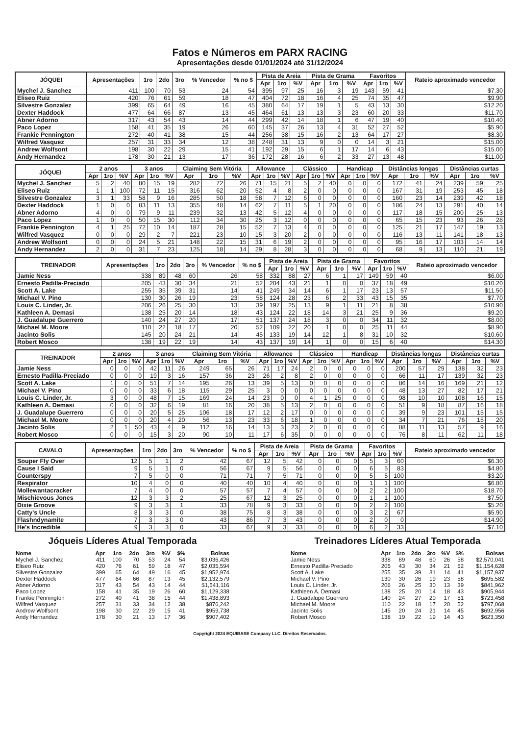Fatos e Números em PARX RACING
Apresentações desde 01/01/2024 até 31/12/2024
| JÓQUEI | Apresentações | 1ro | 2do | 3ro | % Vencedor | % no $ | Pista de Areia | | | Pista de Grama | | | Favoritos | | | Rateio aproximado vencedor |
| --- | --- | --- | --- | --- | --- | --- | --- | --- | --- | --- | --- | --- | --- | --- | --- | --- |
| | | | | | | | Apr | 1ro | %V | Apr | 1ro | %V | Apr | 1ro | %V | |
| Mychel J. Sanchez | 411 | 100 | 70 | 53 | 24 | 54 | 395 | 97 | 25 | 16 | 3 | 19 | 143 | 59 | 41 | $7.30 |
| Eliseo Ruiz | 420 | 76 | 61 | 59 | 18 | 47 | 404 | 72 | 18 | 16 | 4 | 25 | 74 | 35 | 47 | $9.90 |
| Silvestre Gonzalez | 399 | 65 | 64 | 49 | 16 | 45 | 380 | 64 | 17 | 19 | 1 | 5 | 43 | 13 | 30 | $12.20 |
| Dexter Haddock | 477 | 64 | 66 | 87 | 13 | 45 | 464 | 61 | 13 | 13 | 3 | 23 | 60 | 20 | 33 | $11.70 |
| Abner Adorno | 317 | 43 | 54 | 43 | 14 | 44 | 299 | 42 | 14 | 18 | 1 | 6 | 47 | 19 | 40 | $10.40 |
| Paco Lopez | 158 | 41 | 35 | 19 | 26 | 60 | 145 | 37 | 26 | 13 | 4 | 31 | 52 | 27 | 52 | $5.90 |
| Frankie Pennington | 272 | 40 | 41 | 38 | 15 | 44 | 256 | 38 | 15 | 16 | 2 | 13 | 64 | 17 | 27 | $8.30 |
| Wilfred Vasquez | 257 | 31 | 33 | 34 | 12 | 38 | 248 | 31 | 13 | 9 | 0 | 0 | 14 | 3 | 21 | $15.00 |
| Andrew Wolfsont | 198 | 30 | 22 | 29 | 15 | 41 | 192 | 29 | 15 | 6 | 1 | 17 | 14 | 6 | 43 | $15.00 |
| Andy Hernandez | 178 | 30 | 21 | 13 | 17 | 36 | 172 | 28 | 16 | 6 | 2 | 33 | 27 | 13 | 48 | $11.00 |
| JÓQUEI | 2 anos | | | 3 anos | | | Claiming Sem Vitória | | | Allowance | | | Clássico | | | Handicap | | | Distâncias longas | | | Distâncias curtas | | |
| --- | --- | --- | --- | --- | --- | --- | --- | --- | --- | --- | --- | --- | --- | --- | --- | --- | --- | --- | --- | --- | --- | --- | --- | --- |
| | Apr | 1ro | %V | Apr | 1ro | %V | Apr | 1ro | %V | Apr | 1ro | %V | Apr | 1ro | %V | Apr | 1ro | %V | Apr | 1ro | %V | Apr | 1ro | %V |
| Mychel J. Sanchez | 5 | 2 | 40 | 80 | 15 | 19 | 282 | 72 | 26 | 71 | 15 | 21 | 5 | 2 | 40 | 0 | 0 | 0 | 172 | 41 | 24 | 239 | 59 | 25 |
| Eliseo Ruiz | 1 | 1 | 100 | 72 | 11 | 15 | 316 | 62 | 20 | 52 | 4 | 8 | 2 | 0 | 0 | 0 | 0 | 0 | 167 | 31 | 19 | 253 | 45 | 18 |
| Silvestre Gonzalez | 3 | 1 | 33 | 58 | 9 | 16 | 285 | 50 | 18 | 58 | 7 | 12 | 6 | 0 | 0 | 0 | 0 | 0 | 160 | 23 | 14 | 239 | 42 | 18 |
| Dexter Haddock | 1 | 0 | 0 | 83 | 11 | 13 | 355 | 48 | 14 | 62 | 7 | 11 | 5 | 1 | 20 | 0 | 0 | 0 | 186 | 24 | 13 | 291 | 40 | 14 |
| Abner Adorno | 4 | 0 | 0 | 79 | 9 | 11 | 239 | 32 | 13 | 42 | 5 | 12 | 4 | 0 | 0 | 0 | 0 | 0 | 117 | 18 | 15 | 200 | 25 | 13 |
| Paco Lopez | 1 | 0 | 0 | 50 | 15 | 30 | 112 | 34 | 30 | 25 | 3 | 12 | 0 | 0 | 0 | 0 | 0 | 0 | 65 | 15 | 23 | 93 | 26 | 28 |
| Frankie Pennington | 4 | 1 | 25 | 72 | 10 | 14 | 187 | 28 | 15 | 52 | 7 | 13 | 4 | 0 | 0 | 0 | 0 | 0 | 125 | 21 | 17 | 147 | 19 | 13 |
| Wilfred Vasquez | 0 | 0 | 0 | 29 | 2 | 7 | 221 | 23 | 10 | 15 | 3 | 20 | 2 | 0 | 0 | 0 | 0 | 0 | 116 | 13 | 11 | 141 | 18 | 13 |
| Andrew Wolfsont | 0 | 0 | 0 | 24 | 5 | 21 | 148 | 22 | 15 | 31 | 6 | 19 | 2 | 0 | 0 | 0 | 0 | 0 | 95 | 16 | 17 | 103 | 14 | 14 |
| Andy Hernandez | 2 | 0 | 0 | 31 | 7 | 23 | 125 | 18 | 14 | 29 | 8 | 28 | 3 | 0 | 0 | 0 | 0 | 0 | 68 | 9 | 13 | 110 | 21 | 19 |
| TREINADOR | Apresentações | 1ro | 2do | 3ro | % Vencedor | % no $ | Pista de Areia | | | Pista de Grama | | | Favoritos | | | Rateio aproximado vencedor |
| --- | --- | --- | --- | --- | --- | --- | --- | --- | --- | --- | --- | --- | --- | --- | --- | --- |
| | | | | | | | Apr | 1ro | %V | Apr | 1ro | %V | Apr | 1ro | %V | |
| Jamie Ness | 338 | 89 | 48 | 60 | 26 | 58 | 332 | 88 | 27 | 6 | 1 | 17 | 149 | 59 | 40 | $6.00 |
| Ernesto Padilla-Preciado | 205 | 43 | 30 | 34 | 21 | 52 | 204 | 43 | 21 | 1 | 0 | 0 | 37 | 18 | 49 | $10.20 |
| Scott A. Lake | 255 | 35 | 39 | 31 | 14 | 41 | 249 | 34 | 14 | 6 | 1 | 17 | 23 | 13 | 57 | $11.50 |
| Michael V. Pino | 130 | 30 | 26 | 19 | 23 | 58 | 124 | 28 | 23 | 6 | 2 | 33 | 43 | 15 | 35 | $7.70 |
| Louis C. Linder, Jr. | 206 | 26 | 25 | 30 | 13 | 39 | 197 | 25 | 13 | 9 | 1 | 11 | 21 | 8 | 38 | $10.90 |
| Kathleen A. Demasi | 138 | 25 | 20 | 14 | 18 | 43 | 124 | 22 | 18 | 14 | 3 | 21 | 25 | 9 | 36 | $9.20 |
| J. Guadalupe Guerrero | 140 | 24 | 27 | 20 | 17 | 51 | 137 | 24 | 18 | 3 | 0 | 0 | 34 | 11 | 32 | $8.00 |
| Michael M. Moore | 110 | 22 | 18 | 17 | 20 | 52 | 109 | 22 | 20 | 1 | 0 | 0 | 25 | 11 | 44 | $8.90 |
| Jacinto Solis | 145 | 20 | 24 | 21 | 14 | 45 | 133 | 19 | 14 | 12 | 1 | 8 | 31 | 10 | 32 | $10.60 |
| Robert Mosco | 138 | 19 | 22 | 19 | 14 | 43 | 137 | 19 | 14 | 1 | 0 | 0 | 15 | 6 | 40 | $14.30 |
| TREINADOR | 2 anos | | | 3 anos | | | Claiming Sem Vitória | | | Allowance | | | Clássico | | | Handicap | | | Distâncias longas | | | Distâncias curtas | | |
| --- | --- | --- | --- | --- | --- | --- | --- | --- | --- | --- | --- | --- | --- | --- | --- | --- | --- | --- | --- | --- | --- | --- | --- | --- |
| | Apr | 1ro | %V | Apr | 1ro | %V | Apr | 1ro | %V | Apr | 1ro | %V | Apr | 1ro | %V | Apr | 1ro | %V | Apr | 1ro | %V | Apr | 1ro | %V |
| Jamie Ness | 0 | 0 | 0 | 42 | 11 | 26 | 249 | 65 | 26 | 71 | 17 | 24 | 2 | 0 | 0 | 0 | 0 | 0 | 200 | 57 | 29 | 138 | 32 | 23 |
| Ernesto Padilla-Preciado | 0 | 0 | 0 | 19 | 3 | 16 | 157 | 36 | 23 | 26 | 2 | 8 | 2 | 0 | 0 | 0 | 0 | 0 | 66 | 11 | 17 | 139 | 32 | 23 |
| Scott A. Lake | 1 | 0 | 0 | 51 | 7 | 14 | 195 | 26 | 13 | 39 | 5 | 13 | 0 | 0 | 0 | 0 | 0 | 0 | 86 | 14 | 16 | 169 | 21 | 12 |
| Michael V. Pino | 0 | 0 | 0 | 33 | 6 | 18 | 115 | 29 | 25 | 3 | 0 | 0 | 0 | 0 | 0 | 0 | 0 | 0 | 48 | 13 | 27 | 82 | 17 | 21 |
| Louis C. Linder, Jr. | 3 | 0 | 0 | 48 | 7 | 15 | 169 | 24 | 14 | 23 | 0 | 0 | 4 | 1 | 25 | 0 | 0 | 0 | 98 | 10 | 10 | 108 | 16 | 15 |
| Kathleen A. Demasi | 0 | 0 | 0 | 32 | 6 | 19 | 81 | 16 | 20 | 38 | 5 | 13 | 2 | 0 | 0 | 0 | 0 | 0 | 51 | 9 | 18 | 87 | 16 | 18 |
| J. Guadalupe Guerrero | 0 | 0 | 0 | 20 | 5 | 25 | 106 | 18 | 17 | 12 | 2 | 17 | 0 | 0 | 0 | 0 | 0 | 0 | 39 | 9 | 23 | 101 | 15 | 15 |
| Michael M. Moore | 0 | 0 | 0 | 20 | 4 | 20 | 56 | 13 | 23 | 33 | 6 | 18 | 1 | 0 | 0 | 0 | 0 | 0 | 34 | 7 | 21 | 76 | 15 | 20 |
| Jacinto Solis | 2 | 1 | 50 | 43 | 4 | 9 | 112 | 16 | 14 | 13 | 3 | 23 | 2 | 0 | 0 | 0 | 0 | 0 | 88 | 11 | 13 | 57 | 9 | 16 |
| Robert Mosco | 0 | 0 | 0 | 15 | 3 | 20 | 90 | 10 | 11 | 17 | 6 | 35 | 0 | 0 | 0 | 0 | 0 | 0 | 76 | 8 | 11 | 62 | 11 | 18 |
| CAVALO | Apresentações | 1ro | 2do | 3ro | % Vencedor | % no $ | Pista de Areia | | | Pista de Grama | | | Favoritos | | | Rateio aproximado vencedor |
| --- | --- | --- | --- | --- | --- | --- | --- | --- | --- | --- | --- | --- | --- | --- | --- | --- |
| | | | | | | | Apr | 1ro | %V | Apr | 1ro | %V | Apr | 1ro | %V | |
| Souper Fly Over | 12 | 5 | 1 | 2 | 42 | 67 | 12 | 5 | 42 | 0 | 0 | 0 | 5 | 3 | 60 | $6.30 |
| Cause I Said | 9 | 5 | 1 | 0 | 56 | 67 | 9 | 5 | 56 | 0 | 0 | 0 | 6 | 5 | 83 | $4.80 |
| Counterspy | 7 | 5 | 0 | 0 | 71 | 71 | 7 | 5 | 71 | 0 | 0 | 0 | 5 | 5 | 100 | $3.20 |
| Respirator | 10 | 4 | 0 | 0 | 40 | 40 | 10 | 4 | 40 | 0 | 0 | 0 | 1 | 1 | 100 | $6.80 |
| Mollewantacracker | 7 | 4 | 0 | 0 | 57 | 57 | 7 | 4 | 57 | 0 | 0 | 0 | 2 | 2 | 100 | $18.70 |
| Mischievous Jones | 12 | 3 | 3 | 2 | 25 | 67 | 12 | 3 | 25 | 0 | 0 | 0 | 1 | 1 | 100 | $7.50 |
| Dixie Groove | 9 | 3 | 3 | 1 | 33 | 78 | 9 | 3 | 33 | 0 | 0 | 0 | 2 | 2 | 100 | $5.20 |
| Catty's Uncle | 8 | 3 | 3 | 0 | 38 | 75 | 8 | 3 | 38 | 0 | 0 | 0 | 3 | 2 | 67 | $5.90 |
| Flashndynamite | 7 | 3 | 3 | 0 | 43 | 86 | 7 | 3 | 43 | 0 | 0 | 0 | 2 | 0 | 0 | $14.90 |
| He's Incredible | 9 | 3 | 3 | 0 | 33 | 67 | 9 | 3 | 33 | 0 | 0 | 0 | 6 | 2 | 33 | $7.10 |
Jóqueis Líderes Atual Temporada
| Nome | Apr | 1ro | 2do | 3ro | %V | $% | Bolsas |
| --- | --- | --- | --- | --- | --- | --- | --- |
| Mychel J. Sanchez | 411 | 100 | 70 | 53 | 24 | 54 | $3,036,426 |
| Eliseo Ruiz | 420 | 76 | 61 | 59 | 18 | 47 | $2,035,594 |
| Silvestre Gonzalez | 399 | 65 | 64 | 49 | 16 | 45 | $1,952,974 |
| Dexter Haddock | 477 | 64 | 66 | 87 | 13 | 45 | $2,132,579 |
| Abner Adorno | 317 | 43 | 54 | 43 | 14 | 44 | $1,541,116 |
| Paco Lopez | 158 | 41 | 35 | 19 | 26 | 60 | $1,129,338 |
| Frankie Pennington | 272 | 40 | 41 | 38 | 15 | 44 | $1,438,893 |
| Wilfred Vasquez | 257 | 31 | 33 | 34 | 12 | 38 | $876,242 |
| Andrew Wolfsont | 198 | 30 | 22 | 29 | 15 | 41 | $959,738 |
| Andy Hernandez | 178 | 30 | 21 | 13 | 17 | 36 | $907,402 |
Treinadores Líderes Atual Temporada
| Nome | Apr | 1ro | 2do | 3ro | %V | $% | Bolsas |
| --- | --- | --- | --- | --- | --- | --- | --- |
| Jamie Ness | 338 | 89 | 48 | 60 | 26 | 58 | $2,570,041 |
| Ernesto Padilla-Preciado | 205 | 43 | 30 | 34 | 21 | 52 | $1,154,628 |
| Scott A. Lake | 255 | 35 | 39 | 31 | 14 | 41 | $1,157,937 |
| Michael V. Pino | 130 | 30 | 26 | 19 | 23 | 58 | $695,582 |
| Louis C. Linder, Jr. | 206 | 26 | 25 | 30 | 13 | 39 | $841,962 |
| Kathleen A. Demasi | 138 | 25 | 20 | 14 | 18 | 43 | $905,944 |
| J. Guadalupe Guerrero | 140 | 24 | 27 | 20 | 17 | 51 | $723,458 |
| Michael M. Moore | 110 | 22 | 18 | 17 | 20 | 52 | $797,068 |
| Jacinto Solis | 145 | 20 | 24 | 21 | 14 | 45 | $692,956 |
| Robert Mosco | 138 | 19 | 22 | 19 | 14 | 43 | $623,350 |
Copyright 2024 EQUIBASE Company LLC. Direitos Reservados.